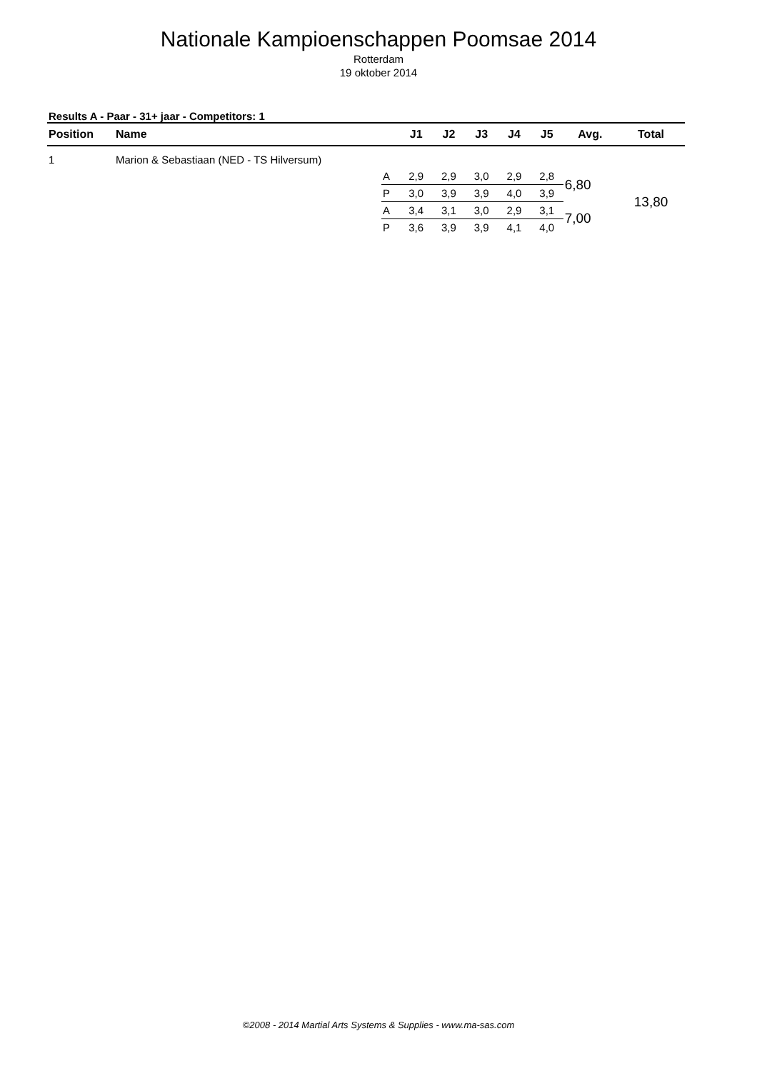Nationale Kampioenschappen Poomsae 2014
Rotterdam
19 oktober 2014
Results A - Paar - 31+ jaar - Competitors: 1
| Position | Name | | J1 | J2 | J3 | J4 | J5 | Avg. | Total |
| --- | --- | --- | --- | --- | --- | --- | --- | --- | --- |
| 1 | Marion & Sebastiaan (NED - TS Hilversum) | | | | | | | | |
| | | A | 2,9 | 2,9 | 3,0 | 2,9 | 2,8 | 6,80 | 13,80 |
| | | P | 3,0 | 3,9 | 3,9 | 4,0 | 3,9 | | |
| | | A | 3,4 | 3,1 | 3,0 | 2,9 | 3,1 | 7,00 | |
| | | P | 3,6 | 3,9 | 3,9 | 4,1 | 4,0 | | |
©2008 - 2014 Martial Arts Systems & Supplies - www.ma-sas.com